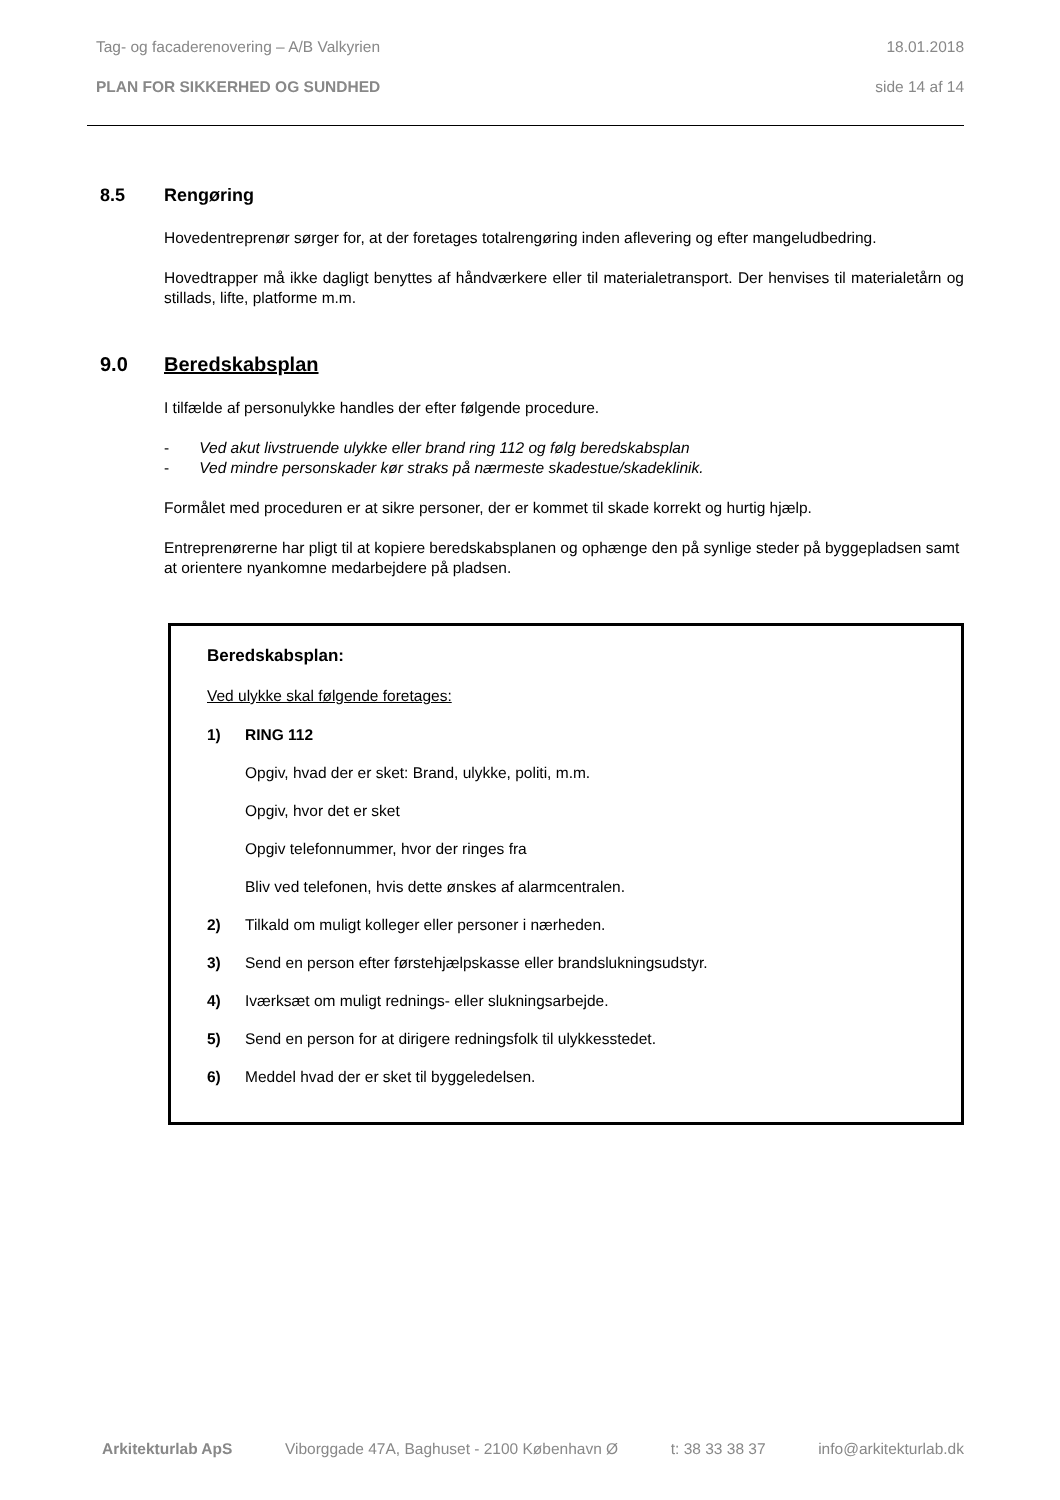Tag- og facaderenovering – A/B Valkyrien 18.01.2018
PLAN FOR SIKKERHED OG SUNDHED side 14 af 14
8.5 Rengøring
Hovedentreprenør sørger for, at der foretages totalrengøring inden aflevering og efter mangeludbedring.
Hovedtrapper må ikke dagligt benyttes af håndværkere eller til materialetransport. Der henvises til materialetårn og stillads, lifte, platforme m.m.
9.0 Beredskabsplan
I tilfælde af personulykke handles der efter følgende procedure.
- Ved akut livstruende ulykke eller brand ring 112 og følg beredskabsplan
- Ved mindre personskader kør straks på nærmeste skadestue/skadeklinik.
Formålet med proceduren er at sikre personer, der er kommet til skade korrekt og hurtig hjælp.
Entreprenørerne har pligt til at kopiere beredskabsplanen og ophænge den på synlige steder på byggepladsen samt at orientere nyankomne medarbejdere på pladsen.
Beredskabsplan:
Ved ulykke skal følgende foretages:
1) RING 112
Opgiv, hvad der er sket: Brand, ulykke, politi, m.m.
Opgiv, hvor det er sket
Opgiv telefonnummer, hvor der ringes fra
Bliv ved telefonen, hvis dette ønskes af alarmcentralen.
2) Tilkald om muligt kolleger eller personer i nærheden.
3) Send en person efter førstehjælpskasse eller brandslukningsudstyr.
4) Iværksæt om muligt rednings- eller slukningsarbejde.
5) Send en person for at dirigere redningsfolk til ulykkesstedet.
6) Meddel hvad der er sket til byggeledelsen.
Arkitekturlab ApS Viborggade 47A, Baghuset - 2100 København Ø t: 38 33 38 37 info@arkitekturlab.dk